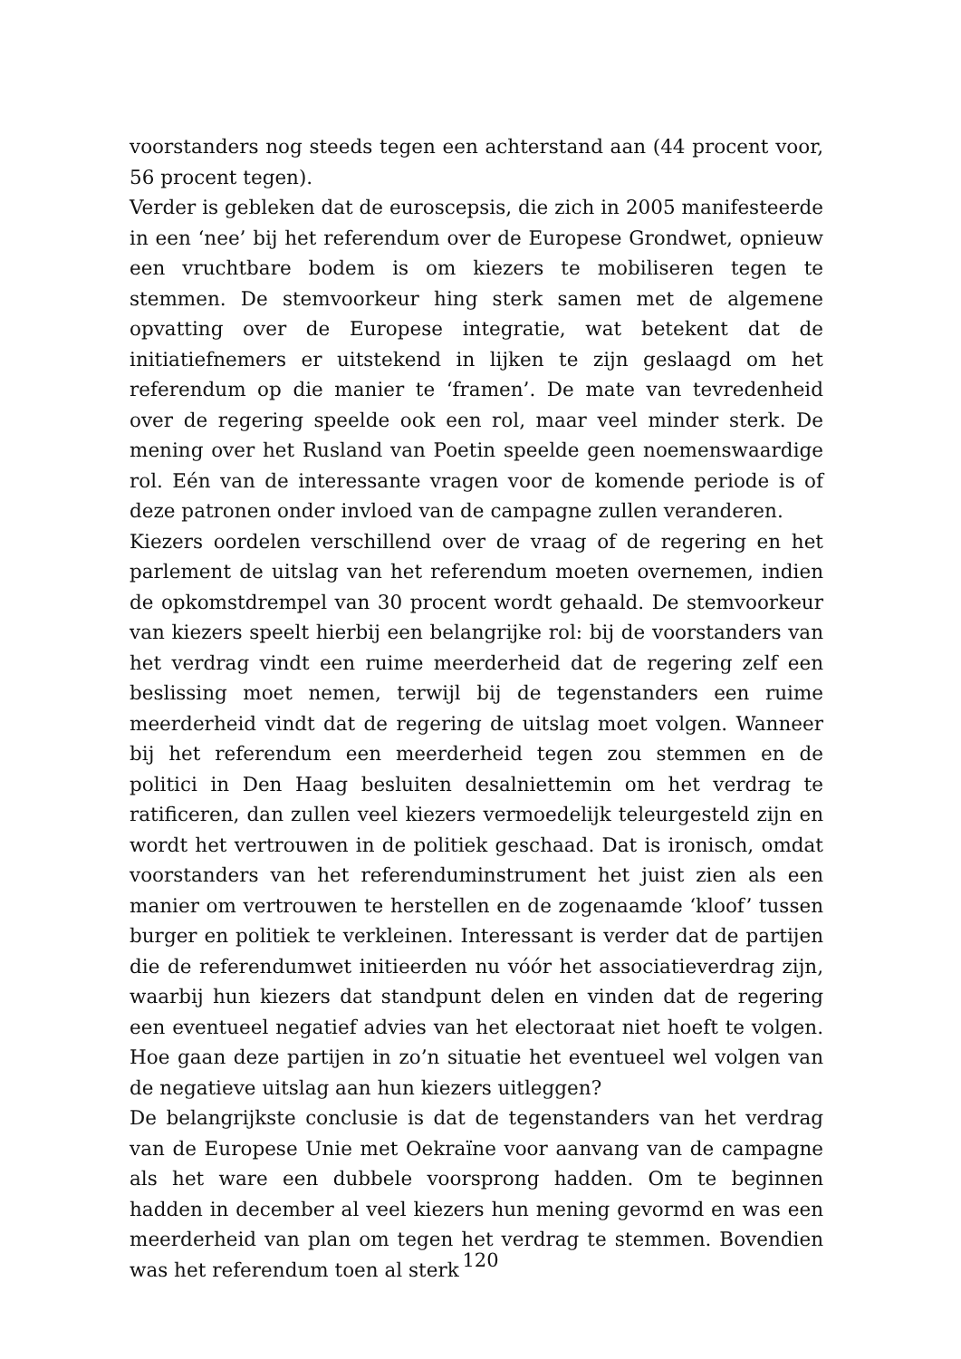voorstanders nog steeds tegen een achterstand aan (44 procent voor, 56 procent tegen).
Verder is gebleken dat de euroscepsis, die zich in 2005 manifesteerde in een ‘nee’ bij het referendum over de Europese Grondwet, opnieuw een vruchtbare bodem is om kiezers te mobiliseren tegen te stemmen. De stemvoorkeur hing sterk samen met de algemene opvatting over de Europese integratie, wat betekent dat de initiatiefnemers er uitstekend in lijken te zijn geslaagd om het referendum op die manier te ‘framen’. De mate van tevredenheid over de regering speelde ook een rol, maar veel minder sterk. De mening over het Rusland van Poetin speelde geen noemenswaardige rol. Eén van de interessante vragen voor de komende periode is of deze patronen onder invloed van de campagne zullen veranderen.
Kiezers oordelen verschillend over de vraag of de regering en het parlement de uitslag van het referendum moeten overnemen, indien de opkomstdrempel van 30 procent wordt gehaald. De stemvoorkeur van kiezers speelt hierbij een belangrijke rol: bij de voorstanders van het verdrag vindt een ruime meerderheid dat de regering zelf een beslissing moet nemen, terwijl bij de tegenstanders een ruime meerderheid vindt dat de regering de uitslag moet volgen. Wanneer bij het referendum een meerderheid tegen zou stemmen en de politici in Den Haag besluiten desalniettemin om het verdrag te ratificeren, dan zullen veel kiezers vermoedelijk teleurgesteld zijn en wordt het vertrouwen in de politiek geschaad. Dat is ironisch, omdat voorstanders van het referen­duminstrument het juist zien als een manier om vertrouwen te herstellen en de zogenaamde ‘kloof’ tussen burger en politiek te verkleinen. Interessant is verder dat de partijen die de referendumwet initieerden nu vóór het associatieverdrag zijn, waarbij hun kiezers dat standpunt delen en vinden dat de regering een eventueel negatief advies van het electoraat niet hoeft te volgen. Hoe gaan deze partijen in zo’n situatie het eventueel wel volgen van de negatieve uitslag aan hun kiezers uitleggen?
De belangrijkste conclusie is dat de tegenstanders van het verdrag van de Europese Unie met Oekraïne voor aanvang van de campagne als het ware een dubbele voorsprong hadden. Om te beginnen hadden in december al veel kiezers hun mening gevormd en was een meerderheid van plan om tegen het verdrag te stemmen. Bovendien was het referendum toen al sterk
120